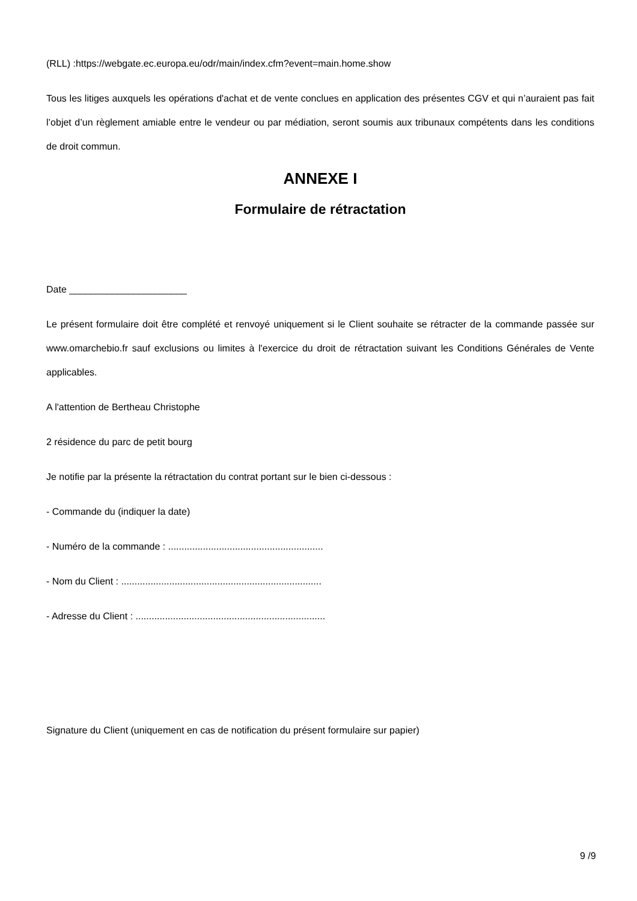(RLL) :https://webgate.ec.europa.eu/odr/main/index.cfm?event=main.home.show
Tous les litiges auxquels les opérations d'achat et de vente conclues en application des présentes CGV et qui n’auraient pas fait l’objet d’un règlement amiable entre le vendeur ou par médiation, seront soumis aux tribunaux compétents dans les conditions de droit commun.
ANNEXE I
Formulaire de rétractation
Date ______________________
Le présent formulaire doit être complété et renvoyé uniquement si le Client souhaite se rétracter de la commande passée sur www.omarchebio.fr sauf exclusions ou limites à l'exercice du droit de rétractation suivant les Conditions Générales de Vente applicables.
A l'attention de Bertheau Christophe
2 résidence du parc de petit bourg
Je notifie par la présente la rétractation du contrat portant sur le bien ci-dessous :
- Commande du (indiquer la date)
- Numéro de la commande : ..........................................................
- Nom du Client : ...........................................................................
- Adresse du Client : .......................................................................
Signature du Client (uniquement en cas de notification du présent formulaire sur papier)
9 /9